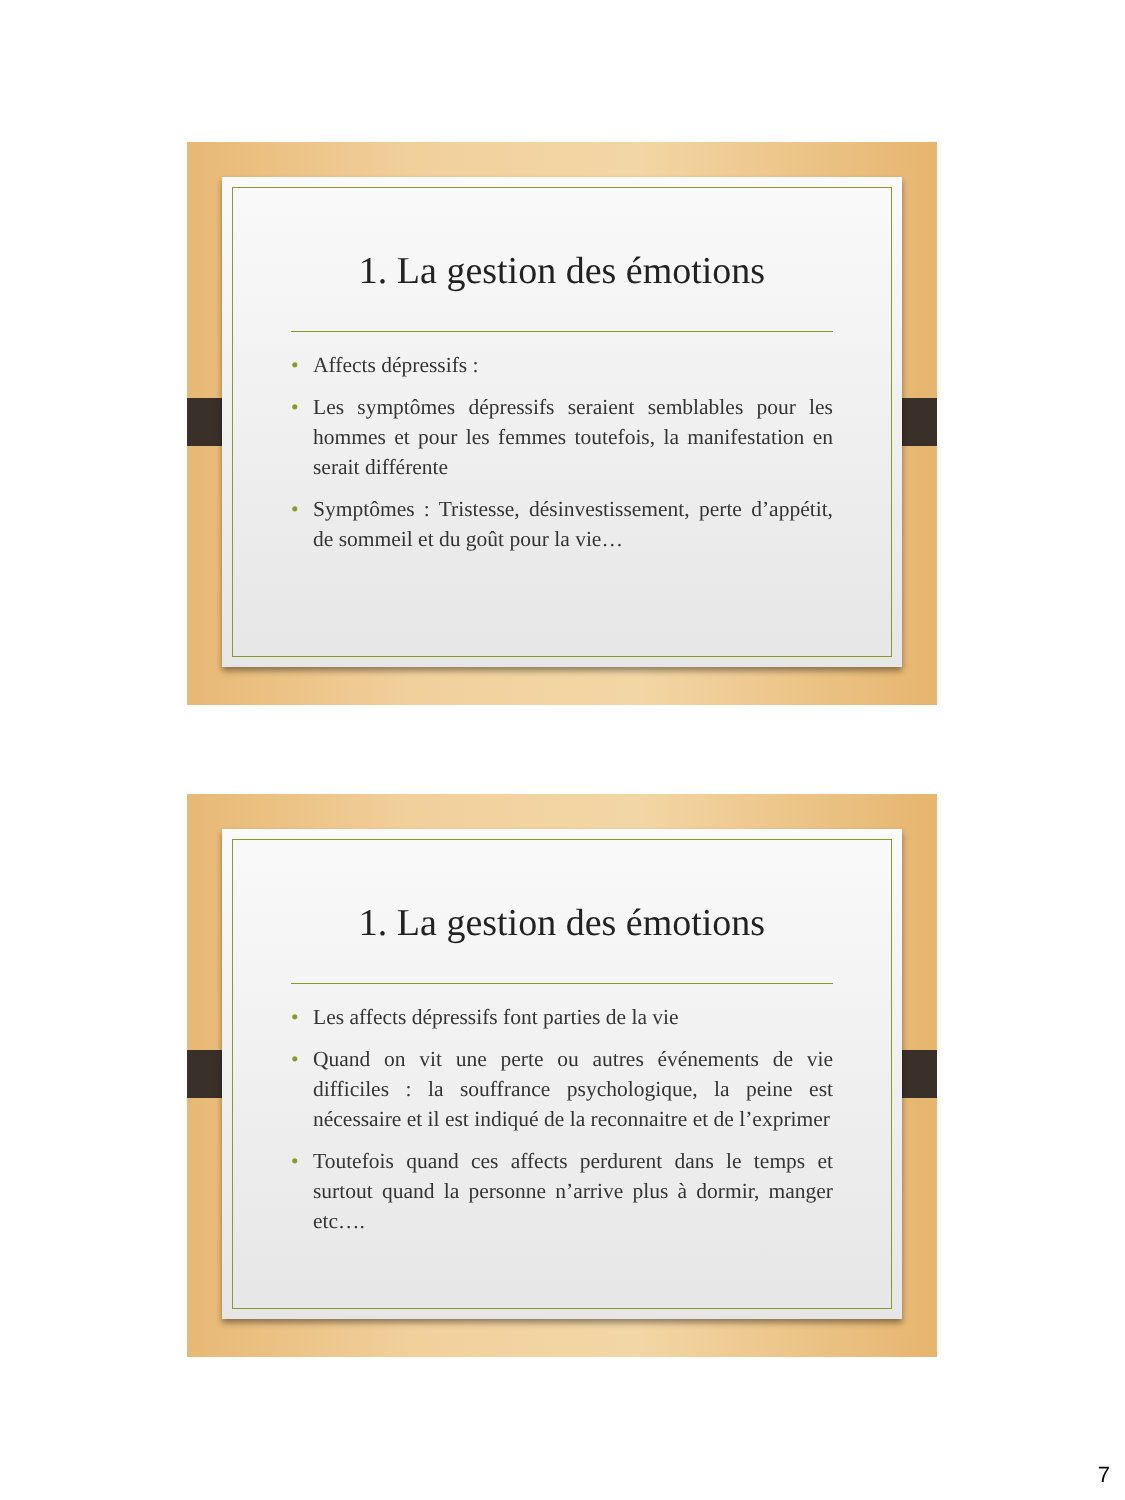1. La gestion des émotions
• Affects dépressifs :
• Les symptômes dépressifs seraient semblables pour les hommes et pour les femmes toutefois, la manifestation en serait différente
• Symptômes : Tristesse, désinvestissement, perte d’appétit, de sommeil et du goût pour la vie…
1. La gestion des émotions
• Les affects dépressifs font parties de la vie
• Quand on vit une perte ou autres événements de vie difficiles : la souffrance psychologique, la peine est nécessaire et il est indiqué de la reconnaitre et de l’exprimer
• Toutefois quand ces affects perdurent dans le temps et surtout quand la personne n’arrive plus à dormir, manger etc….
7